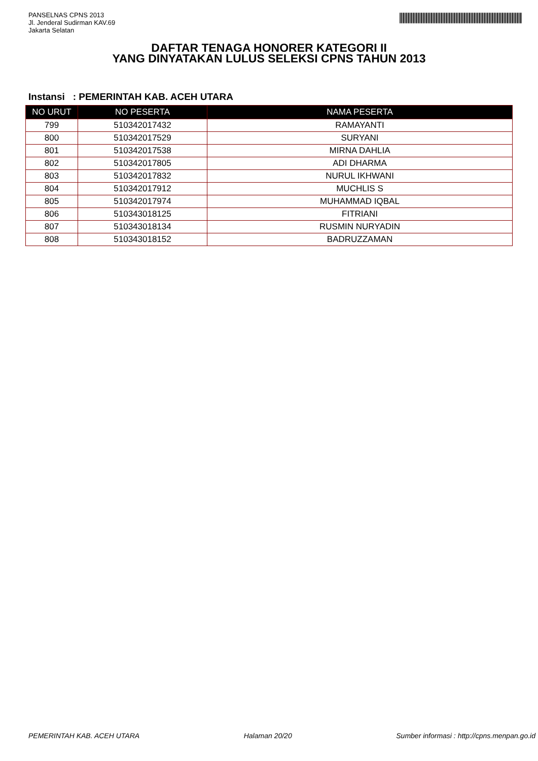PANSELNAS CPNS 2013
Jl. Jenderal Sudirman KAV.69
Jakarta Selatan
DAFTAR TENAGA HONORER KATEGORI II
YANG DINYATAKAN LULUS SELEKSI CPNS TAHUN 2013
Instansi : PEMERINTAH KAB. ACEH UTARA
| NO URUT | NO PESERTA | NAMA PESERTA |
| --- | --- | --- |
| 799 | 510342017432 | RAMAYANTI |
| 800 | 510342017529 | SURYANI |
| 801 | 510342017538 | MIRNA DAHLIA |
| 802 | 510342017805 | ADI DHARMA |
| 803 | 510342017832 | NURUL IKHWANI |
| 804 | 510342017912 | MUCHLIS S |
| 805 | 510342017974 | MUHAMMAD IQBAL |
| 806 | 510343018125 | FITRIANI |
| 807 | 510343018134 | RUSMIN NURYADIN |
| 808 | 510343018152 | BADRUZZAMAN |
PEMERINTAH KAB. ACEH UTARA Halaman 20/20 Sumber informasi : http://cpns.menpan.go.id